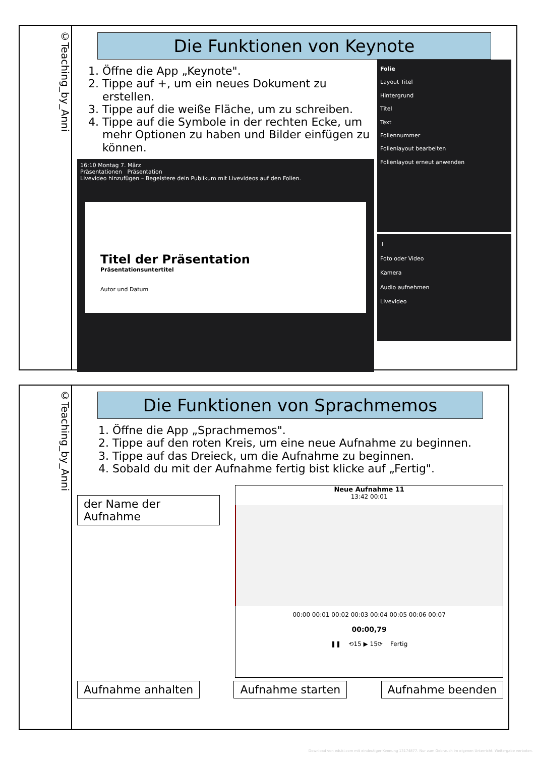©Teaching_by_Anni
Die Funktionen von Keynote
1. Öffne die App „Keynote".
2. Tippe auf +, um ein neues Dokument zu erstellen.
3. Tippe auf die weiße Fläche, um zu schreiben.
4. Tippe auf die Symbole in der rechten Ecke, um mehr Optionen zu haben und Bilder einfügen zu können.
16:10 Montag 7. März
Präsentationen Präsentation
Livevideo hinzufügen – Begeistere dein Publikum mit Livevideos auf den Folien.
Titel der Präsentation
Präsentationsuntertitel
Autor und Datum
Folie
Layout Titel
Hintergrund
Titel
Text
Foliennummer
Folienlayout bearbeiten
Folienlayout erneut anwenden
+
Foto oder Video
Kamera
Audio aufnehmen
Livevideo
©Teaching_by_Anni
Die Funktionen von Sprachmemos
1. Öffne die App „Sprachmemos".
2. Tippe auf den roten Kreis, um eine neue Aufnahme zu beginnen.
3. Tippe auf das Dreieck, um die Aufnahme zu beginnen.
4. Sobald du mit der Aufnahme fertig bist klicke auf „Fertig".
der Name der Aufnahme
Neue Aufnahme 11
13:42 00:01
00:00 00:01 00:02 00:03 00:04 00:05 00:06 00:07
00:00,79
❚❚ ⟲15 ▶ 15⟳ Fertig
Aufnahme anhalten Aufnahme starten Aufnahme beenden
Download von eduki.com mit eindeutiger Kennung 13174877. Nur zum Gebrauch im eigenen Unterricht. Weitergabe verboten.